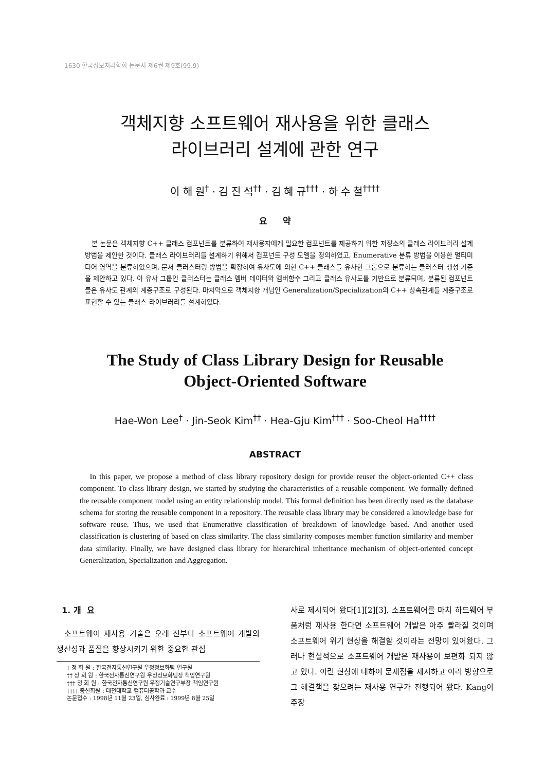1630 한국정보처리학회 논문지 제6권 제9호(99.9)
객체지향 소프트웨어 재사용을 위한 클래스
라이브러리 설계에 관한 연구
이 해 원<sup>†</sup> · 김 진 석<sup>††</sup> · 김 혜 규<sup>†††</sup> · 하 수 철<sup>††††</sup>
요 약
본 논문은 객체지향 C++ 클래스 컴포넌트를 분류하여 재사용자에게 필요한 컴포넌트를 제공하기 위한 저장소의 클래스 라이브러리 설계방법을 제안한 것이다. 클래스 라이브러리를 설계하기 위해서 컴포넌트 구성 모델을 정의하였고, Enumerative 분류 방법을 이용한 멀티미디어 영역을 분류하였으며, 문서 클러스터링 방법을 확장하여 유사도에 의한 C++ 클래스를 유사한 그룹으로 분류하는 클러스터 생성 기준을 제안하고 있다. 이 유사 그룹인 클러스터는 클래스 멤버 데이터와 멤버함수 그리고 클래스 유사도를 기반으로 분류되며, 분류된 컴포넌트들은 유사도 관계의 계층구조로 구성된다. 마지막으로 객체지향 개념인 Generalization/Specialization의 C++ 상속관계를 계층구조로 표현할 수 있는 클래스 라이브러리를 설계하였다.
The Study of Class Library Design for Reusable
Object-Oriented Software
Hae-Won Lee<sup>†</sup> · Jin-Seok Kim<sup>††</sup> · Hea-Gju Kim<sup>†††</sup> · Soo-Cheol Ha<sup>††††</sup>
ABSTRACT
In this paper, we propose a method of class library repository design for provide reuser the object-oriented C++ class component. To class library design, we started by studying the characteristics of a reusable component. We formally defined the reusable component model using an entity relationship model. This formal definition has been directly used as the database schema for storing the reusable component in a repository. The reusable class library may be considered a knowledge base for software reuse. Thus, we used that Enumerative classification of breakdown of knowledge based. And another used classification is clustering of based on class similarity. The class similarity composes member function similarity and member data similarity. Finally, we have designed class library for hierarchical inheritance mechanism of object-oriented concept Generalization, Specialization and Aggregation.
1. 개 요
소프트웨어 재사용 기술은 오래 전부터 소프트웨어 개발의 생산성과 품질을 향상시키기 위한 중요한 관심
† 정 회 원 : 한국전자통신연구원 우정정보화팀 연구원
†† 정 회 원 : 한국전자통신연구원 우정정보화팀장 책임연구원
††† 정 회 원 : 한국전자통신연구원 우정기술연구부장 책임연구원
†††† 종신회원 : 대전대학교 컴퓨터공학과 교수
논문접수 : 1998년 11월 23일, 심사완료 : 1999년 8월 25일
사로 제시되어 왔다[1][2][3]. 소프트웨어를 마치 하드웨어 부품처럼 재사용 한다면 소프트웨어 개발은 아주 빨라질 것이며 소프트웨어 위기 현상을 해결할 것이라는 전망이 있어왔다. 그러나 현실적으로 소프트웨어 개발은 재사용이 보편화 되지 않고 있다. 이런 현상에 대하여 문제점을 제시하고 여러 방향으로 그 해결책을 찾으려는 재사용 연구가 진행되어 왔다. Kang이 주장